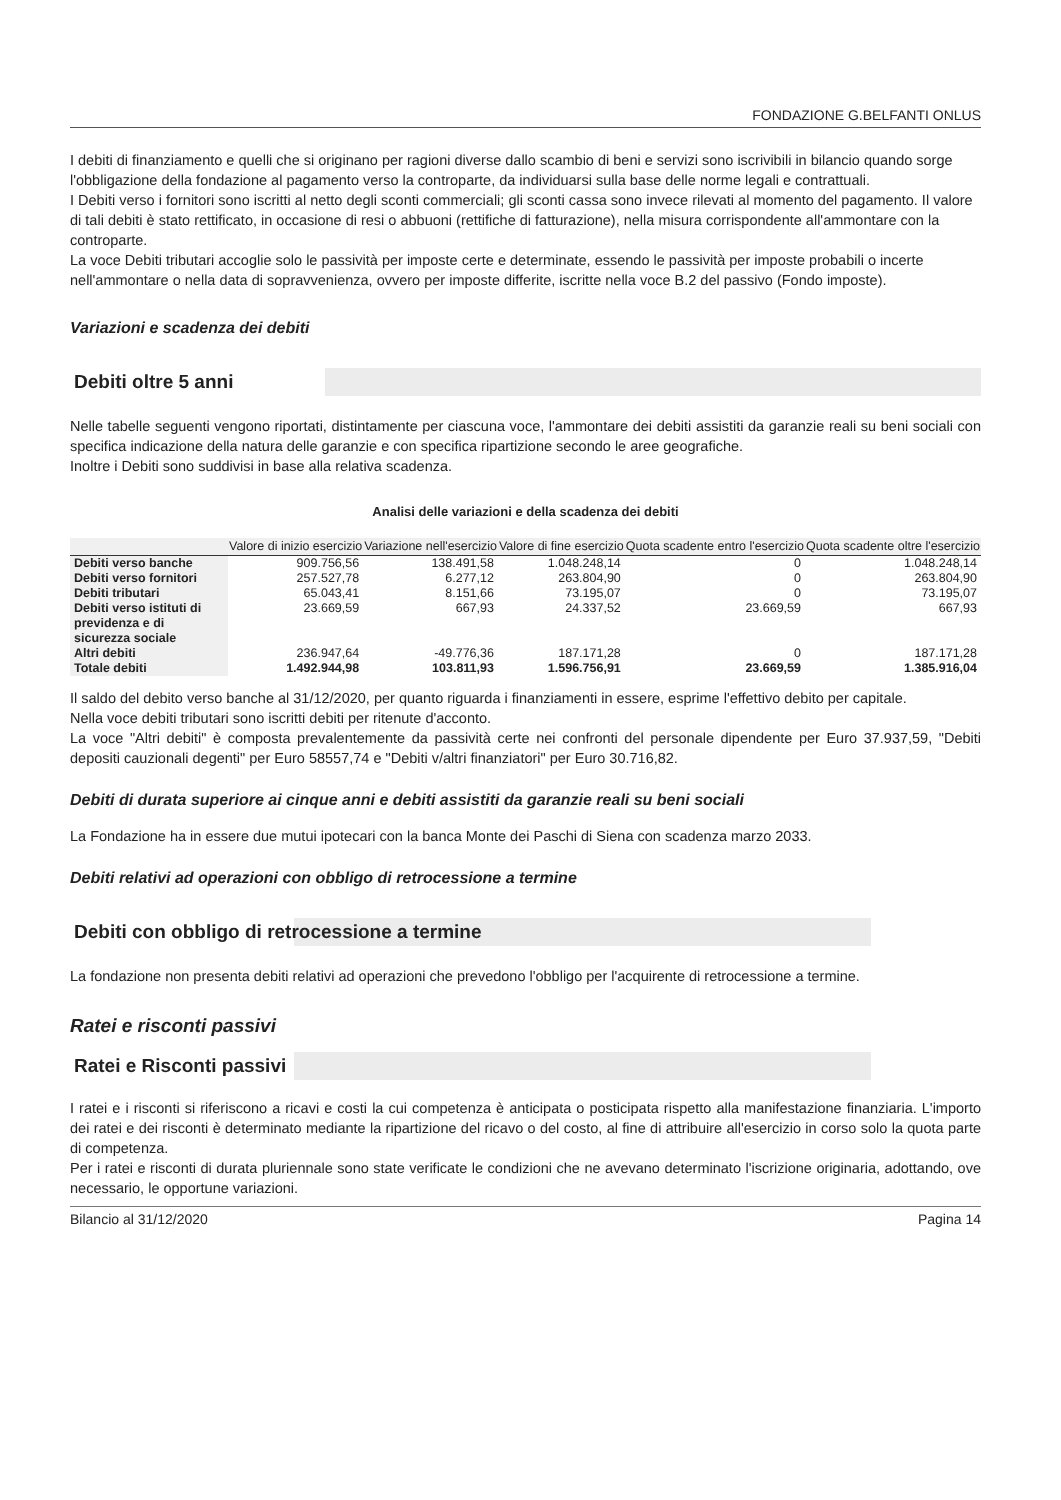FONDAZIONE G.BELFANTI ONLUS
I debiti di finanziamento e quelli che si originano per ragioni diverse dallo scambio di beni e servizi sono iscrivibili in bilancio quando sorge l'obbligazione della fondazione al pagamento verso la controparte, da individuarsi sulla base delle norme legali e contrattuali.
I Debiti verso i fornitori sono iscritti al netto degli sconti commerciali; gli sconti cassa sono invece rilevati al momento del pagamento. Il valore di tali debiti è stato rettificato, in occasione di resi o abbuoni (rettifiche di fatturazione), nella misura corrispondente all'ammontare con la controparte.
La voce Debiti tributari accoglie solo le passività per imposte certe e determinate, essendo le passività per imposte probabili o incerte nell'ammontare o nella data di sopravvenienza, ovvero per imposte differite, iscritte nella voce B.2 del passivo (Fondo imposte).
Variazioni e scadenza dei debiti
Debiti oltre 5 anni
Nelle tabelle seguenti vengono riportati, distintamente per ciascuna voce, l'ammontare dei debiti assistiti da garanzie reali su beni sociali con specifica indicazione della natura delle garanzie e con specifica ripartizione secondo le aree geografiche.
Inoltre i Debiti sono suddivisi in base alla relativa scadenza.
Analisi delle variazioni e della scadenza dei debiti
| | Valore di inizio esercizio | Variazione nell'esercizio | Valore di fine esercizio | Quota scadente entro l'esercizio | Quota scadente oltre l'esercizio |
| --- | --- | --- | --- | --- | --- |
| Debiti verso banche | 909.756,56 | 138.491,58 | 1.048.248,14 | 0 | 1.048.248,14 |
| Debiti verso fornitori | 257.527,78 | 6.277,12 | 263.804,90 | 0 | 263.804,90 |
| Debiti tributari | 65.043,41 | 8.151,66 | 73.195,07 | 0 | 73.195,07 |
| Debiti verso istituti di previdenza e di sicurezza sociale | 23.669,59 | 667,93 | 24.337,52 | 23.669,59 | 667,93 |
| Altri debiti | 236.947,64 | -49.776,36 | 187.171,28 | 0 | 187.171,28 |
| Totale debiti | 1.492.944,98 | 103.811,93 | 1.596.756,91 | 23.669,59 | 1.385.916,04 |
Il saldo del debito verso banche al 31/12/2020, per quanto riguarda i finanziamenti in essere, esprime l'effettivo debito per capitale.
Nella voce debiti tributari sono iscritti debiti per ritenute d'acconto.
La voce "Altri debiti" è composta prevalentemente da passività certe nei confronti del personale dipendente per Euro 37.937,59, "Debiti depositi cauzionali degenti" per Euro 58557,74 e "Debiti v/altri finanziatori" per Euro 30.716,82.
Debiti di durata superiore ai cinque anni e debiti assistiti da garanzie reali su beni sociali
La Fondazione ha in essere due mutui ipotecari con la banca Monte dei Paschi di Siena con scadenza marzo 2033.
Debiti relativi ad operazioni con obbligo di retrocessione a termine
Debiti con obbligo di retrocessione a termine
La fondazione non presenta debiti relativi ad operazioni che prevedono l'obbligo per l'acquirente di retrocessione a termine.
Ratei e risconti passivi
Ratei e Risconti passivi
I ratei e i risconti si riferiscono a ricavi e costi la cui competenza è anticipata o posticipata rispetto alla manifestazione finanziaria. L'importo dei ratei e dei risconti è determinato mediante la ripartizione del ricavo o del costo, al fine di attribuire all'esercizio in corso solo la quota parte di competenza.
Per i ratei e risconti di durata pluriennale sono state verificate le condizioni che ne avevano determinato l'iscrizione originaria, adottando, ove necessario, le opportune variazioni.
Bilancio al 31/12/2020 Pagina 14